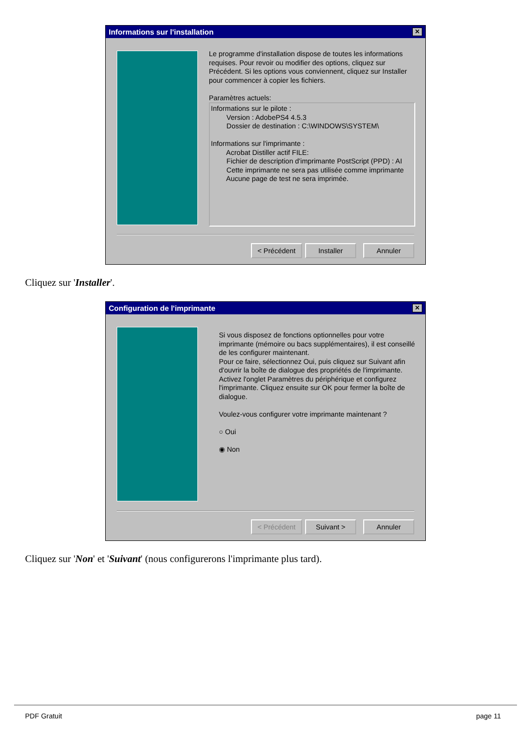Informations sur l'installation ✕
Le programme d'installation dispose de toutes les informations requises. Pour revoir ou modifier des options, cliquez sur Précédent. Si les options vous conviennent, cliquez sur Installer pour commencer à copier les fichiers.
Paramètres actuels:
Informations sur le pilote : Version : AdobePS4 4.5.3 Dossier de destination : C:\WINDOWS\SYSTEM\ Informations sur l'imprimante : Acrobat Distiller actif FILE: Fichier de description d'imprimante PostScript (PPD) : AI Cette imprimante ne sera pas utilisée comme imprimante Aucune page de test ne sera imprimée.
< Précédent Installer Annuler
Cliquez sur 'Installer'.
Configuration de l'imprimante ✕
Si vous disposez de fonctions optionnelles pour votre imprimante (mémoire ou bacs supplémentaires), il est conseillé de les configurer maintenant.
Pour ce faire, sélectionnez Oui, puis cliquez sur Suivant afin d'ouvrir la boîte de dialogue des propriétés de l'imprimante. Activez l'onglet Paramètres du périphérique et configurez l'imprimante. Cliquez ensuite sur OK pour fermer la boîte de dialogue.
Voulez-vous configurer votre imprimante maintenant ?
○ Oui
◉ Non
< Précédent Suivant > Annuler
Cliquez sur 'Non' et 'Suivant' (nous configurerons l'imprimante plus tard).
PDF Gratuit page 11